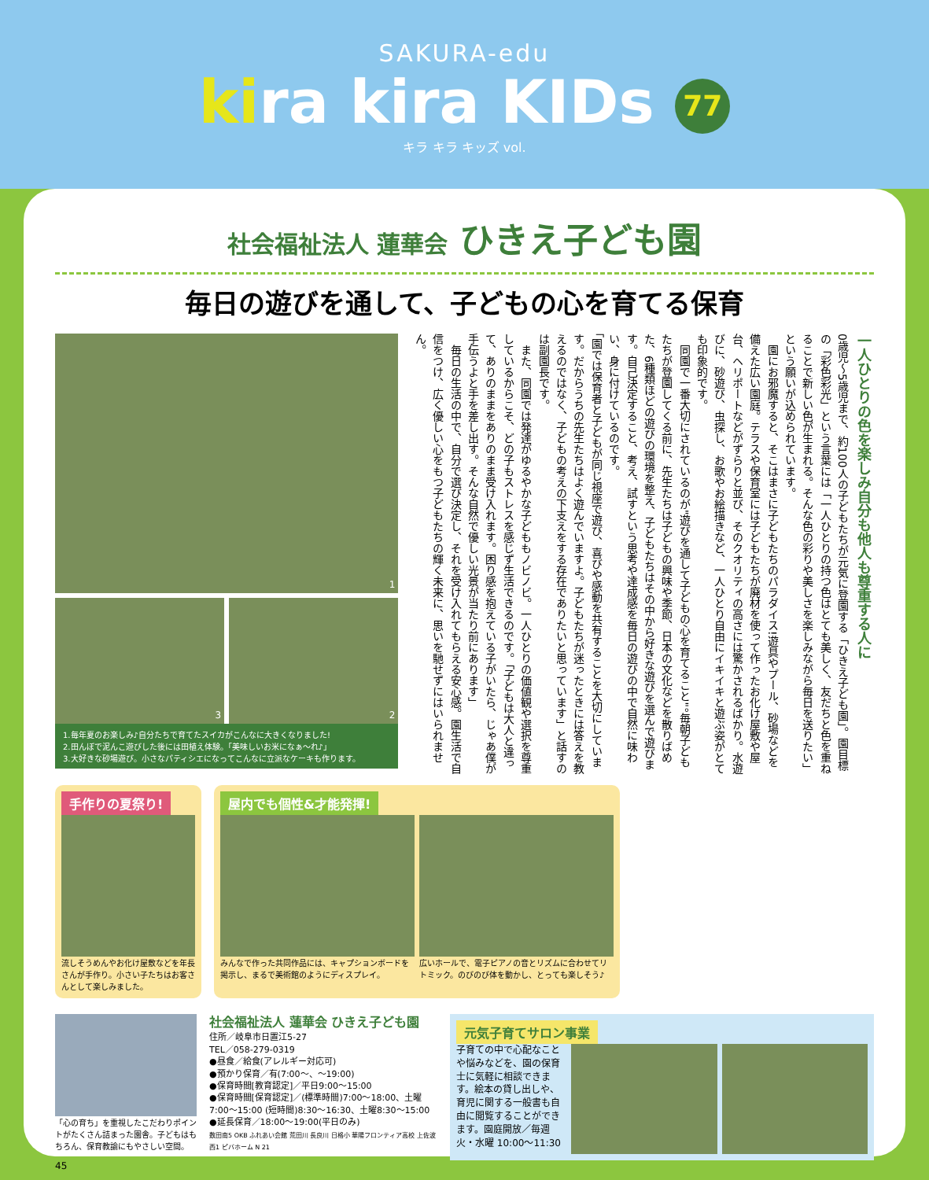SAKURA-edu
kira kira KIDs 77
キラ キラ キッズ vol.
社会福祉法人 蓮華会 ひきえ子ども園
毎日の遊びを通して、子どもの心を育てる保育
1
3 2
1.毎年夏のお楽しみ♪自分たちで育てたスイカがこんなに大きくなりました!
2.田んぼで泥んこ遊びした後には田植え体験。「美味しいお米になぁ〜れ♪」
3.大好きな砂場遊び。小さなパティシエになってこんなに立派なケーキも作ります。
一人ひとりの色を楽しみ自分も他人も尊重する人に
0歳児〜5歳児まで、約100人の子どもたちが元気に登園する「ひきえ子ども園」。園目標の「彩色彩光」という言葉には「一人ひとりの持つ色はとても美しく、友だちと色を重ねることで新しい色が生まれる。そんな色の彩りや美しさを楽しみながら毎日を送りたい」という願いが込められています。
　園にお邪魔すると、そこはまさに子どもたちのパラダイス!遊具やプール、砂場などを備えた広い園庭。テラスや保育室には子どもたちが廃材を使って作ったお化け屋敷や屋台、ヘリポートなどがずらりと並び、そのクオリティの高さには驚かされるばかり。水遊びに、砂遊び、虫探し、お歌やお絵描きなど、一人ひとり自由にイキイキと遊ぶ姿がとても印象的です。
　同園で一番大切にされているのが"遊びを通して子どもの心を育てること"。毎朝子どもたちが登園してくる前に、先生たちは子どもの興味や季節、日本の文化などを散りばめた、6種類ほどの遊びの環境を整え、子どもたちはその中から好きな遊びを選んで遊びます。自己決定すること、考え、試すという思考や達成感を毎日の遊びの中で自然に味わい、身に付けているのです。
「園では保育者と子どもが同じ視座で遊び、喜びや感動を共有することを大切にしています。だからうちの先生たちはよく遊んでいますよ。子どもたちが迷ったときには答えを教えるのではなく、子どもの考えの下支えをする存在でありたいと思っています」と話すのは副園長です。
　また、同園では発達がゆるやかな子どももノビノビ。一人ひとりの価値観や選択を尊重しているからこそ、どの子もストレスを感じず生活できるのです。「子どもは大人と違って、ありのままをありのまま受け入れます。困り感を抱えている子がいたら、じゃあ僕が手伝うよと手を差し出す。そんな自然で優しい光景が当たり前にあります」
　毎日の生活の中で、自分で選び決定し、それを受け入れてもらえる安心感。園生活で自信をつけ、広く優しい心をもつ子どもたちの輝く未来に、思いを馳せずにはいられません。
手作りの夏祭り!
流しそうめんやお化け屋敷などを年長さんが手作り。小さい子たちはお客さんとして楽しみました。
屋内でも個性&才能発揮!
みんなで作った共同作品には、キャプションボードを掲示し、まるで美術館のようにディスプレイ。
広いホールで、電子ピアノの音とリズムに合わせてリトミック。のびのび体を動かし、とっても楽しそう♪
「心の育ち」を重視したこだわりポイントがたくさん詰まった園舎。子どもはもちろん、保育教諭にもやさしい空間。
社会福祉法人 蓮華会 ひきえ子ども園
住所／岐阜市日置江5-27
TEL／058-279-0319
●昼食／給食(アレルギー対応可)
●預かり保育／有(7:00〜、〜19:00)
●保育時間[教育認定]／平日9:00〜15:00
●保育時間[保育認定]／(標準時間)7:00〜18:00、土曜7:00〜15:00 (短時間)8:30〜16:30、土曜8:30〜15:00
●延長保育／18:00〜19:00(平日のみ)
数田南5 OKB ふれあい会館 荒田川 長良川 日格小 華陽フロンティア高校 上佐波西1 ピバホーム N 21
元気子育てサロン事業
子育ての中で心配なことや悩みなどを、園の保育士に気軽に相談できます。絵本の貸し出しや、育児に関する一般書も自由に閲覧することができます。園庭開放／毎週火・水曜 10:00〜11:30
45